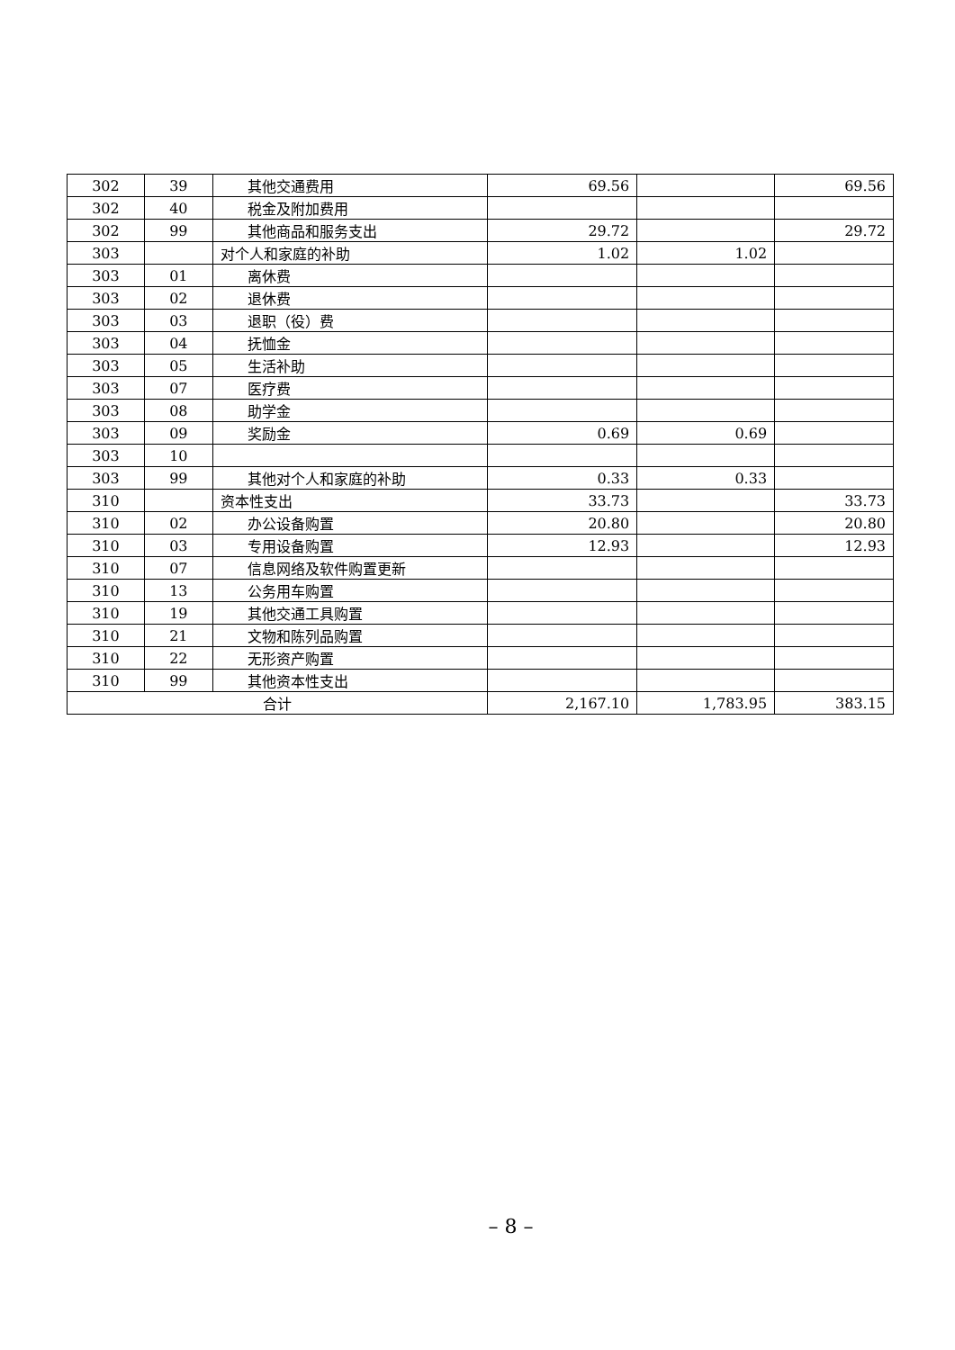| 302 | 39 | 其他交通费用 | 69.56 | | 69.56 |
| 302 | 40 | 税金及附加费用 | | | |
| 302 | 99 | 其他商品和服务支出 | 29.72 | | 29.72 |
| 303 | | 对个人和家庭的补助 | 1.02 | 1.02 | |
| 303 | 01 | 离休费 | | | |
| 303 | 02 | 退休费 | | | |
| 303 | 03 | 退职（役）费 | | | |
| 303 | 04 | 抚恤金 | | | |
| 303 | 05 | 生活补助 | | | |
| 303 | 07 | 医疗费 | | | |
| 303 | 08 | 助学金 | | | |
| 303 | 09 | 奖励金 | 0.69 | 0.69 | |
| 303 | 10 | | | | |
| 303 | 99 | 其他对个人和家庭的补助 | 0.33 | 0.33 | |
| 310 | | 资本性支出 | 33.73 | | 33.73 |
| 310 | 02 | 办公设备购置 | 20.80 | | 20.80 |
| 310 | 03 | 专用设备购置 | 12.93 | | 12.93 |
| 310 | 07 | 信息网络及软件购置更新 | | | |
| 310 | 13 | 公务用车购置 | | | |
| 310 | 19 | 其他交通工具购置 | | | |
| 310 | 21 | 文物和陈列品购置 | | | |
| 310 | 22 | 无形资产购置 | | | |
| 310 | 99 | 其他资本性支出 | | | |
| 合计 | | | 2,167.10 | 1,783.95 | 383.15 |
– 8 –